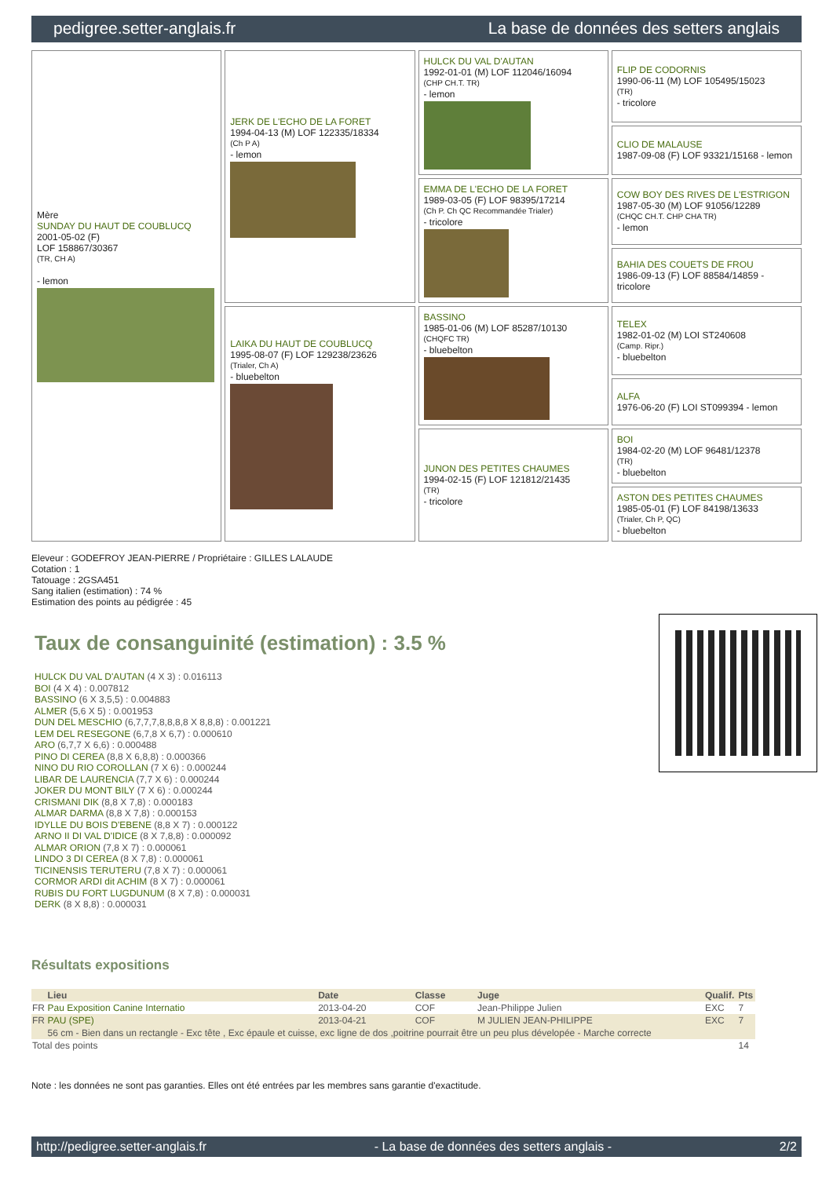pedigree.setter-anglais.fr La base de données des setters anglais
Mère
SUNDAY DU HAUT DE COUBLUCQ
2001-05-02 (F)
LOF 158867/30367
(TR, CH A)
- lemon
JERK DE L'ECHO DE LA FORET
1994-04-13 (M) LOF 122335/18334
(Ch P A)
- lemon
LAIKA DU HAUT DE COUBLUCQ
1995-08-07 (F) LOF 129238/23626
(Trialer, Ch A)
- bluebelton
HULCK DU VAL D'AUTAN
1992-01-01 (M) LOF 112046/16094
(CHP CH.T. TR)
- lemon
EMMA DE L'ECHO DE LA FORET
1989-03-05 (F) LOF 98395/17214
(Ch P. Ch QC Recommandée Trialer)
- tricolore
BASSINO
1985-01-06 (M) LOF 85287/10130
(CHQFC TR)
- bluebelton
JUNON DES PETITES CHAUMES
1994-02-15 (F) LOF 121812/21435
(TR)
- tricolore
FLIP DE CODORNIS
1990-06-11 (M) LOF 105495/15023
(TR)
- tricolore
CLIO DE MALAUSE
1987-09-08 (F) LOF 93321/15168 - lemon
COW BOY DES RIVES DE L'ESTRIGON
1987-05-30 (M) LOF 91056/12289
(CHQC CH.T. CHP CHA TR)
- lemon
BAHIA DES COUETS DE FROU
1986-09-13 (F) LOF 88584/14859 - tricolore
TELEX
1982-01-02 (M) LOI ST240608
(Camp. Ripr.)
- bluebelton
ALFA
1976-06-20 (F) LOI ST099394 - lemon
BOI
1984-02-20 (M) LOF 96481/12378
(TR)
- bluebelton
ASTON DES PETITES CHAUMES
1985-05-01 (F) LOF 84198/13633
(Trialer, Ch P, QC)
- bluebelton
Eleveur : GODEFROY JEAN-PIERRE / Propriétaire : GILLES LALAUDE
Cotation : 1
Tatouage : 2GSA451
Sang italien (estimation) : 74 %
Estimation des points au pédigrée : 45
Taux de consanguinité (estimation) : 3.5 %
HULCK DU VAL D'AUTAN (4 X 3) : 0.016113
BOI (4 X 4) : 0.007812
BASSINO (6 X 3,5,5) : 0.004883
ALMER (5,6 X 5) : 0.001953
DUN DEL MESCHIO (6,7,7,7,8,8,8,8 X 8,8,8) : 0.001221
LEM DEL RESEGONE (6,7,8 X 6,7) : 0.000610
ARO (6,7,7 X 6,6) : 0.000488
PINO DI CEREA (8,8 X 6,8,8) : 0.000366
NINO DU RIO COROLLAN (7 X 6) : 0.000244
LIBAR DE LAURENCIA (7,7 X 6) : 0.000244
JOKER DU MONT BILY (7 X 6) : 0.000244
CRISMANI DIK (8,8 X 7,8) : 0.000183
ALMAR DARMA (8,8 X 7,8) : 0.000153
IDYLLE DU BOIS D'EBENE (8,8 X 7) : 0.000122
ARNO II DI VAL D'IDICE (8 X 7,8,8) : 0.000092
ALMAR ORION (7,8 X 7) : 0.000061
LINDO 3 DI CEREA (8 X 7,8) : 0.000061
TICINENSIS TERUTERU (7,8 X 7) : 0.000061
CORMOR ARDI dit ACHIM (8 X 7) : 0.000061
RUBIS DU FORT LUGDUNUM (8 X 7,8) : 0.000031
DERK (8 X 8,8) : 0.000031
Résultats expositions
| | Lieu | Date | Classe | Juge | Qualif. | Pts |
| --- | --- | --- | --- | --- | --- | --- |
| FR | Pau Exposition Canine Internatio | 2013-04-20 | COF | Jean-Philippe Julien | EXC | 7 |
| FR | PAU (SPE) | 2013-04-21 | COF | M JULIEN JEAN-PHILIPPE | EXC | 7 |
| | 56 cm - Bien dans un rectangle - Exc tête , Exc épaule et cuisse, exc ligne de dos ,poitrine pourrait être un peu plus dévelopée - Marche correcte | | | | | |
| Total des points | | | | | | 14 |
Note : les données ne sont pas garanties. Elles ont été entrées par les membres sans garantie d'exactitude.
http://pedigree.setter-anglais.fr - La base de données des setters anglais - 2/2